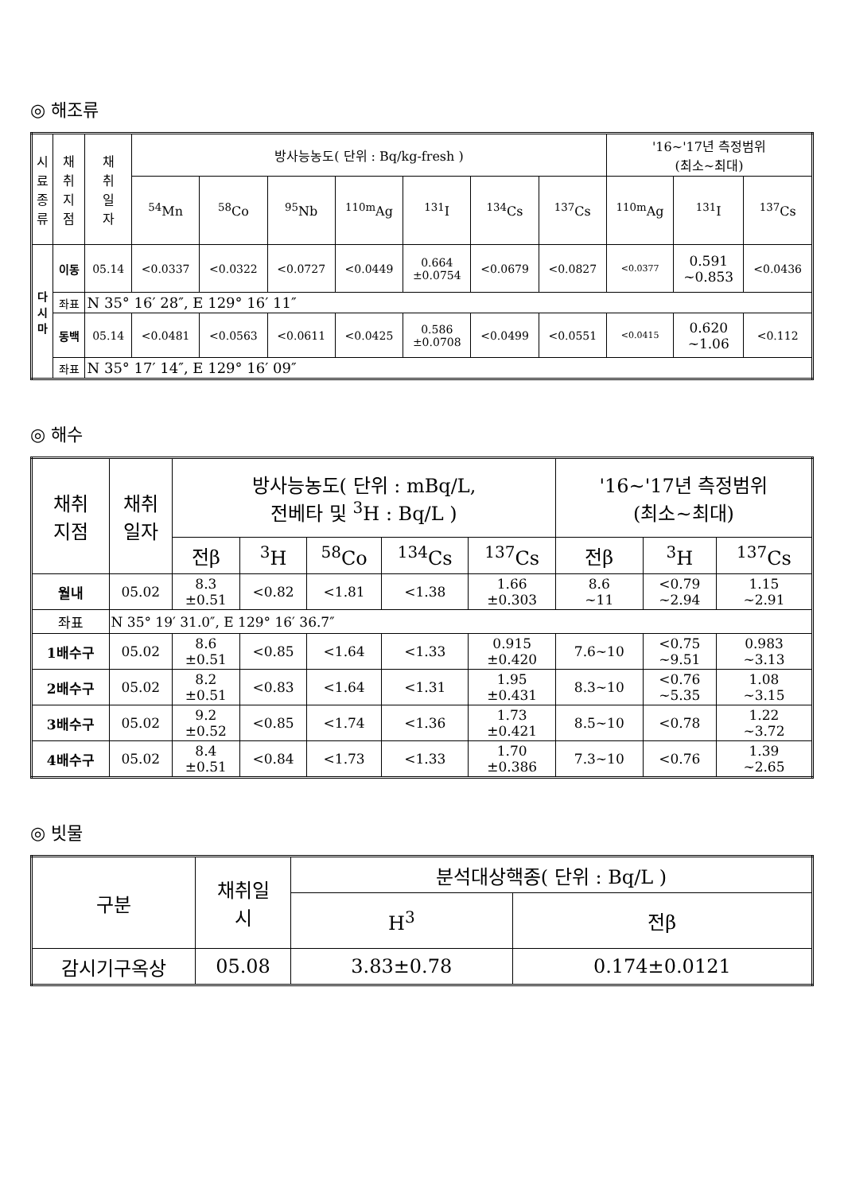◎ 해조류
| 시 료 종 류 | 채 취 지 점 | 채 취 일 자 | 방사능농도( 단위 : Bq/kg-fresh ) | | | | | | | '16~'17년 측정범위 (최소~최대) | | |
| --- | --- | --- | --- | --- | --- | --- | --- | --- | --- | --- | --- | --- |
| | | | <sup>54</sup>Mn | <sup>58</sup>Co | <sup>95</sup>Nb | <sup>110m</sup>Ag | <sup>131</sup>I | <sup>134</sup>Cs | <sup>137</sup>Cs | <sup>110m</sup>Ag | <sup>131</sup>I | <sup>137</sup>Cs |
| 다 시 마 | 이동 | 05.14 | <0.0337 | <0.0322 | <0.0727 | <0.0449 | 0.664 ±0.0754 | <0.0679 | <0.0827 | <0.0377 | 0.591 ~0.853 | <0.0436 |
| | 좌표 | N 35° 16′ 28″, E 129° 16′ 11″ | | | | | | | | | | |
| | 동백 | 05.14 | <0.0481 | <0.0563 | <0.0611 | <0.0425 | 0.586 ±0.0708 | <0.0499 | <0.0551 | <0.0415 | 0.620 ~1.06 | <0.112 |
| | 좌표 | N 35° 17′ 14″, E 129° 16′ 09″ | | | | | | | | | | |
◎ 해수
| 채취 지점 | 채취 일자 | 방사능농도( 단위 : mBq/L, 전베타 및 <sup>3</sup>H : Bq/L ) | | | | | '16~'17년 측정범위 (최소~최대) | | |
| --- | --- | --- | --- | --- | --- | --- | --- | --- | --- |
| | | 전β | <sup>3</sup>H | <sup>58</sup>Co | <sup>134</sup>Cs | <sup>137</sup>Cs | 전β | <sup>3</sup>H | <sup>137</sup>Cs |
| 월내 | 05.02 | 8.3 ±0.51 | <0.82 | <1.81 | <1.38 | 1.66 ±0.303 | 8.6 ~11 | <0.79 ~2.94 | 1.15 ~2.91 |
| 좌표 | N 35° 19′ 31.0″, E 129° 16′ 36.7″ | | | | | | | | |
| 1배수구 | 05.02 | 8.6 ±0.51 | <0.85 | <1.64 | <1.33 | 0.915 ±0.420 | 7.6~10 | <0.75 ~9.51 | 0.983 ~3.13 |
| 2배수구 | 05.02 | 8.2 ±0.51 | <0.83 | <1.64 | <1.31 | 1.95 ±0.431 | 8.3~10 | <0.76 ~5.35 | 1.08 ~3.15 |
| 3배수구 | 05.02 | 9.2 ±0.52 | <0.85 | <1.74 | <1.36 | 1.73 ±0.421 | 8.5~10 | <0.78 | 1.22 ~3.72 |
| 4배수구 | 05.02 | 8.4 ±0.51 | <0.84 | <1.73 | <1.33 | 1.70 ±0.386 | 7.3~10 | <0.76 | 1.39 ~2.65 |
◎ 빗물
| 구분 | 채취일 시 | 분석대상핵종( 단위 : Bq/L ) | |
| --- | --- | --- | --- |
| | | H<sup>3</sup> | 전β |
| 감시기구옥상 | 05.08 | 3.83±0.78 | 0.174±0.0121 |